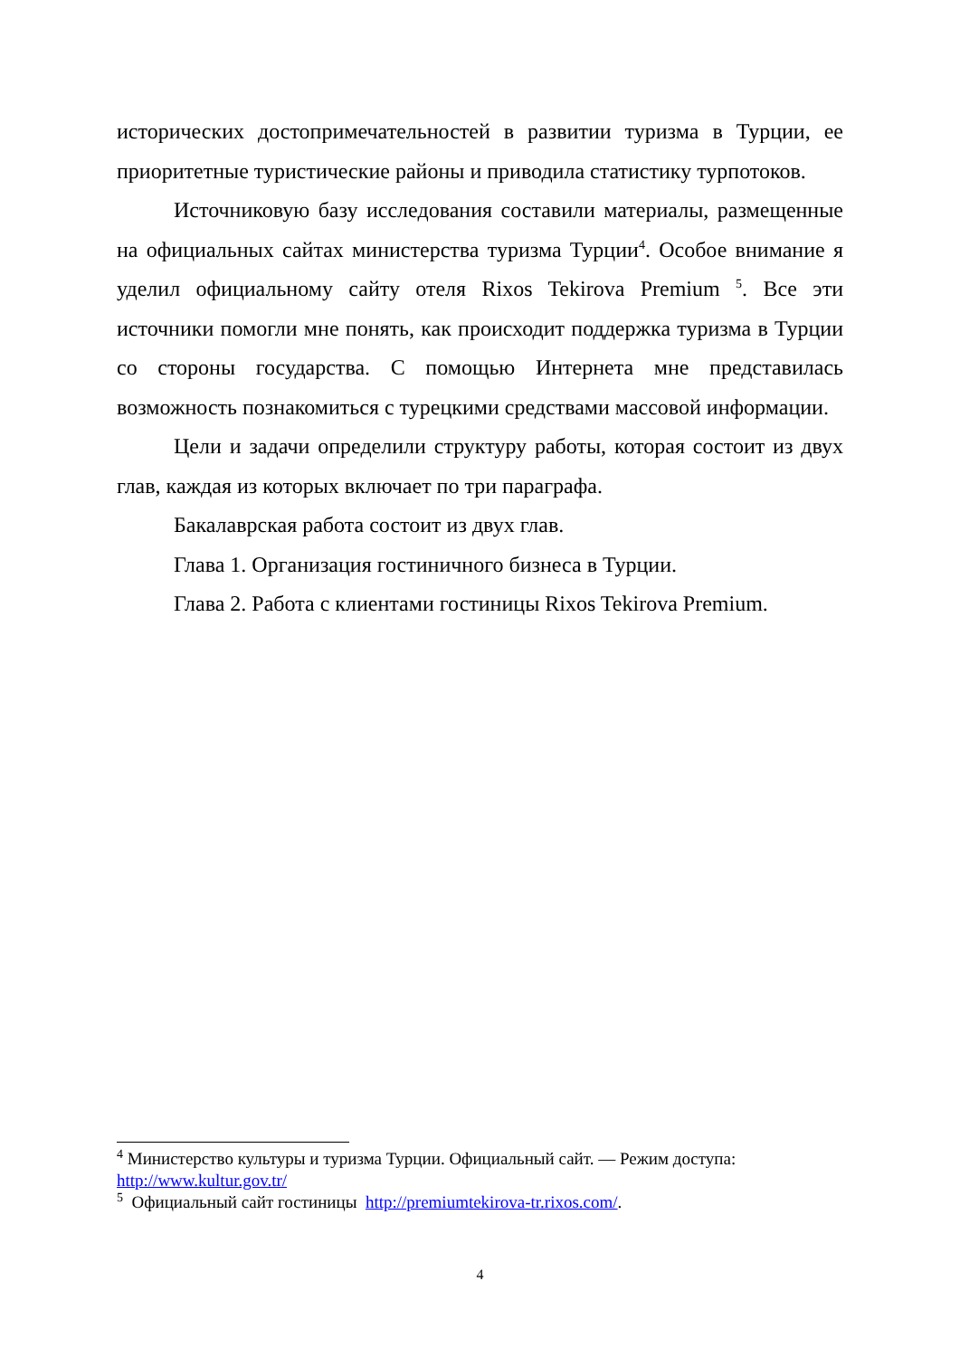исторических достопримечательностей в развитии туризма в Турции, ее приоритетные туристические районы и приводила статистику турпотоков.
Источниковую базу исследования составили материалы, размещенные на официальных сайтах министерства туризма Турции<sup>4</sup>. Особое внимание я уделил официальному сайту отеля Rixos Tekirova Premium <sup>5</sup>. Все эти источники помогли мне понять, как происходит поддержка туризма в Турции со стороны государства. С помощью Интернета мне представилась возможность познакомиться с турецкими средствами массовой информации.
Цели и задачи определили структуру работы, которая состоит из двух глав, каждая из которых включает по три параграфа.
Бакалаврская работа состоит из двух глав.
Глава 1. Организация гостиничного бизнеса в Турции.
Глава 2. Работа с клиентами гостиницы Rixos Tekirova Premium.
<sup>4</sup> Министерство культуры и туризма Турции. Официальный сайт. — Режим доступа: http://www.kultur.gov.tr/
<sup>5</sup> Официальный сайт гостиницы http://premiumtekirova-tr.rixos.com/.
4